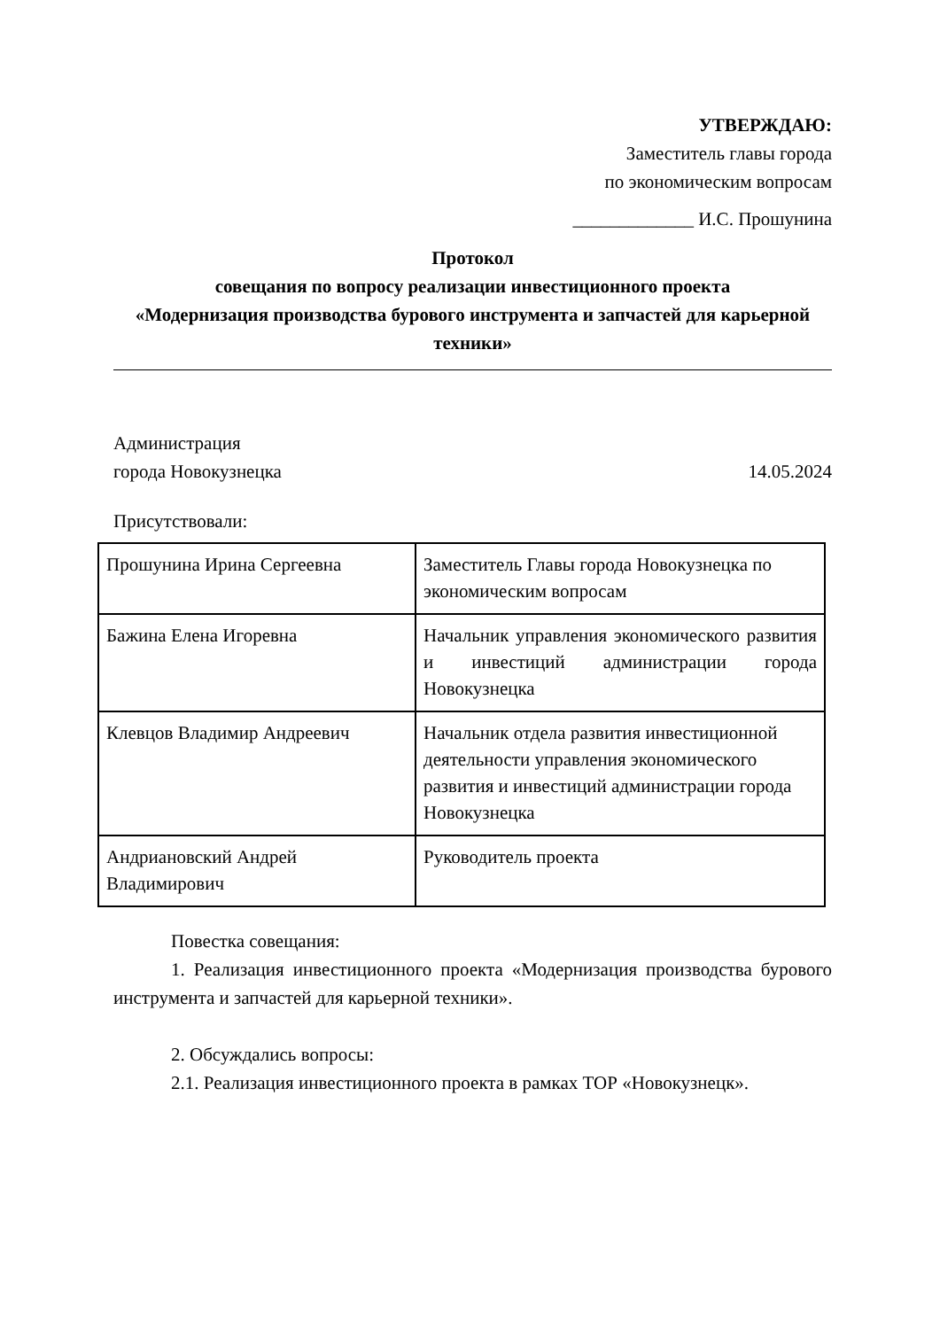УТВЕРЖДАЮ:
Заместитель главы города
по экономическим вопросам
_____________ И.С. Прошунина
Протокол
совещания по вопросу реализации инвестиционного проекта
«Модернизация производства бурового инструмента и запчастей для карьерной техники»
Администрация
города Новокузнецка 14.05.2024
Присутствовали:
| Прошунина Ирина Сергеевна | Заместитель Главы города Новокузнецка по экономическим вопросам |
| Бажина Елена Игоревна | Начальник управления экономического развития и инвестиций администрации города Новокузнецка |
| Клевцов Владимир Андреевич | Начальник отдела развития инвестиционной деятельности управления экономического развития и инвестиций администрации города Новокузнецка |
| Андриановский Андрей Владимирович | Руководитель проекта |
Повестка совещания:
1. Реализация инвестиционного проекта «Модернизация производства бурового инструмента и запчастей для карьерной техники».
2. Обсуждались вопросы:
2.1. Реализация инвестиционного проекта в рамках ТОР «Новокузнецк».